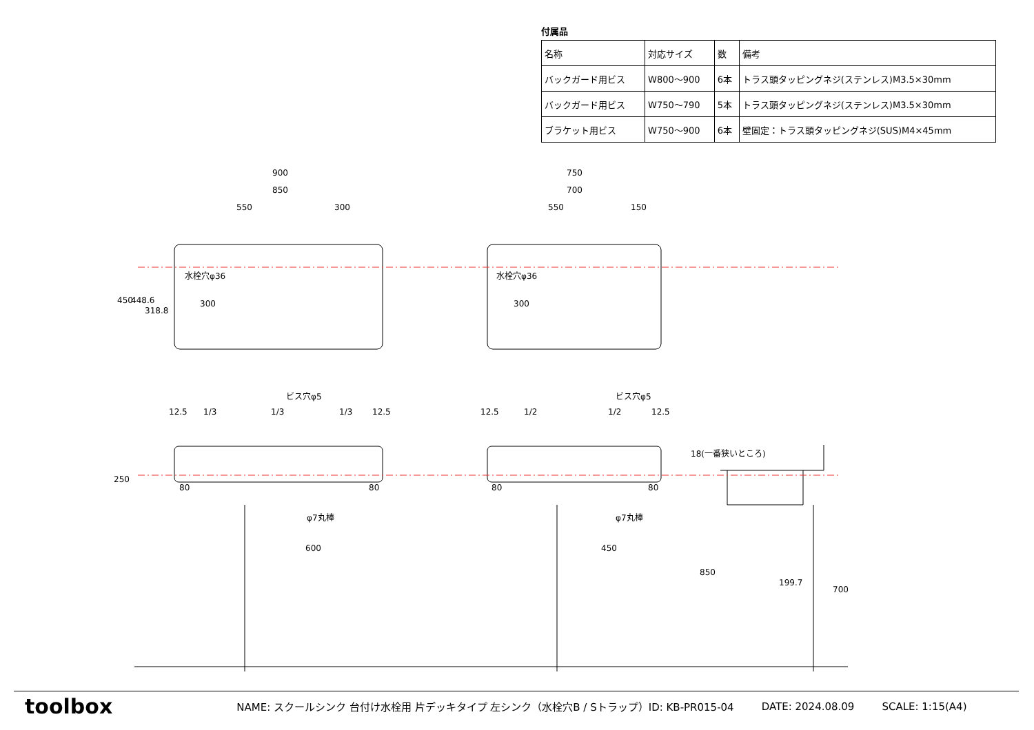付属品
| 名称 | 対応サイズ | 数 | 備考 |
| バックガード用ビス | W800～900 | 6本 | トラス頭タッピングネジ(ステンレス)M3.5×30mm |
| バックガード用ビス | W750～790 | 5本 | トラス頭タッピングネジ(ステンレス)M3.5×30mm |
| ブラケット用ビス | W750～900 | 6本 | 壁固定：トラス頭タッピングネジ(SUS)M4×45mm |
900
850
550
300
750
700
550
150
水栓穴φ36
水栓穴φ36
300
300
450
448.6
318.8
ビス穴φ5
ビス穴φ5
12.5
1/3
1/3
1/3
12.5
12.5
1/2
1/2
12.5
250
80
80
80
80
φ7丸棒
φ7丸棒
600
450
18(一番狭いところ)
199.7
850
700
toolbox
NAME: スクールシンク 台付け水栓用 片デッキタイプ 左シンク（水栓穴B / Sトラップ）ID: KB-PR015-04 DATE: 2024.08.09 SCALE: 1:15(A4)